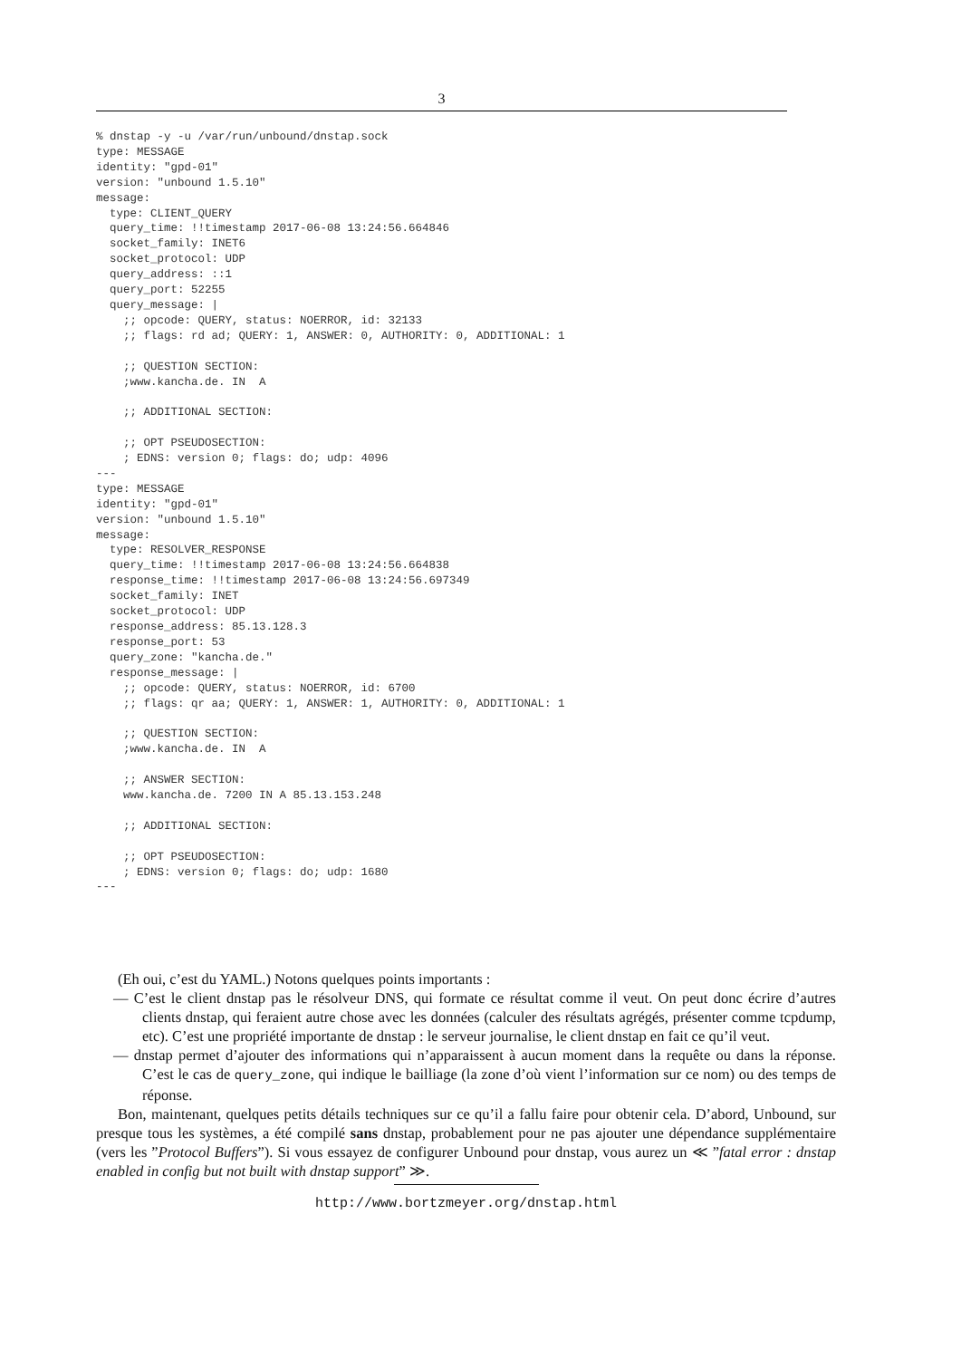3
% dnstap -y -u /var/run/unbound/dnstap.sock
type: MESSAGE
identity: "gpd-01"
version: "unbound 1.5.10"
message:
  type: CLIENT_QUERY
  query_time: !!timestamp 2017-06-08 13:24:56.664846
  socket_family: INET6
  socket_protocol: UDP
  query_address: ::1
  query_port: 52255
  query_message: |
    ;; opcode: QUERY, status: NOERROR, id: 32133
    ;; flags: rd ad; QUERY: 1, ANSWER: 0, AUTHORITY: 0, ADDITIONAL: 1

    ;; QUESTION SECTION:
    ;www.kancha.de. IN  A

    ;; ADDITIONAL SECTION:

    ;; OPT PSEUDOSECTION:
    ; EDNS: version 0; flags: do; udp: 4096
---
type: MESSAGE
identity: "gpd-01"
version: "unbound 1.5.10"
message:
  type: RESOLVER_RESPONSE
  query_time: !!timestamp 2017-06-08 13:24:56.664838
  response_time: !!timestamp 2017-06-08 13:24:56.697349
  socket_family: INET
  socket_protocol: UDP
  response_address: 85.13.128.3
  response_port: 53
  query_zone: "kancha.de."
  response_message: |
    ;; opcode: QUERY, status: NOERROR, id: 6700
    ;; flags: qr aa; QUERY: 1, ANSWER: 1, AUTHORITY: 0, ADDITIONAL: 1

    ;; QUESTION SECTION:
    ;www.kancha.de. IN  A

    ;; ANSWER SECTION:
    www.kancha.de. 7200 IN A 85.13.153.248

    ;; ADDITIONAL SECTION:

    ;; OPT PSEUDOSECTION:
    ; EDNS: version 0; flags: do; udp: 1680
---
(Eh oui, c’est du YAML.) Notons quelques points importants :
— C’est le client dnstap pas le résolveur DNS, qui formate ce résultat comme il veut. On peut donc écrire d’autres clients dnstap, qui feraient autre chose avec les données (calculer des résultats agrégés, présenter comme tcpdump, etc). C’est une propriété importante de dnstap : le serveur journalise, le client dnstap en fait ce qu’il veut.
— dnstap permet d’ajouter des informations qui n’apparaissent à aucun moment dans la requête ou dans la réponse. C’est le cas de query_zone, qui indique le bailliage (la zone d’où vient l’information sur ce nom) ou des temps de réponse.
Bon, maintenant, quelques petits détails techniques sur ce qu’il a fallu faire pour obtenir cela. D’abord, Unbound, sur presque tous les systèmes, a été compilé sans dnstap, probablement pour ne pas ajouter une dépendance supplémentaire (vers les ”Protocol Buffers”). Si vous essayez de configurer Unbound pour dnstap, vous aurez un ≪ ”fatal error : dnstap enabled in config but not built with dnstap support” ≫.
http://www.bortzmeyer.org/dnstap.html